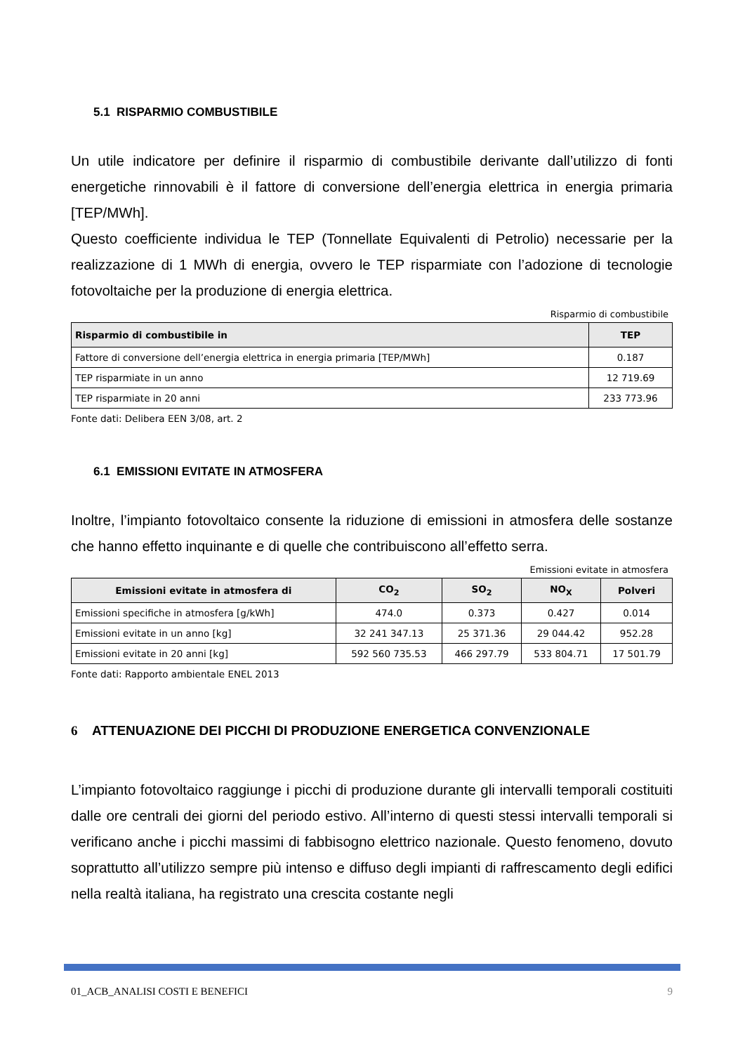5.1 RISPARMIO COMBUSTIBILE
Un utile indicatore per definire il risparmio di combustibile derivante dall’utilizzo di fonti energetiche rinnovabili è il fattore di conversione dell’energia elettrica in energia primaria [TEP/MWh].
Questo coefficiente individua le TEP (Tonnellate Equivalenti di Petrolio) necessarie per la realizzazione di 1 MWh di energia, ovvero le TEP risparmiate con l’adozione di tecnologie fotovoltaiche per la produzione di energia elettrica.
Risparmio di combustibile
| Risparmio di combustibile in | TEP |
| --- | --- |
| Fattore di conversione dell’energia elettrica in energia primaria [TEP/MWh] | 0.187 |
| TEP risparmiate in un anno | 12 719.69 |
| TEP risparmiate in 20 anni | 233 773.96 |
Fonte dati: Delibera EEN 3/08, art. 2
6.1 EMISSIONI EVITATE IN ATMOSFERA
Inoltre, l’impianto fotovoltaico consente la riduzione di emissioni in atmosfera delle sostanze che hanno effetto inquinante e di quelle che contribuiscono all’effetto serra.
Emissioni evitate in atmosfera
| Emissioni evitate in atmosfera di | CO<sub>2</sub> | SO<sub>2</sub> | NO<sub>X</sub> | Polveri |
| --- | --- | --- | --- | --- |
| Emissioni specifiche in atmosfera [g/kWh] | 474.0 | 0.373 | 0.427 | 0.014 |
| Emissioni evitate in un anno [kg] | 32 241 347.13 | 25 371.36 | 29 044.42 | 952.28 |
| Emissioni evitate in 20 anni [kg] | 592 560 735.53 | 466 297.79 | 533 804.71 | 17 501.79 |
Fonte dati: Rapporto ambientale ENEL 2013
6 ATTENUAZIONE DEI PICCHI DI PRODUZIONE ENERGETICA CONVENZIONALE
L’impianto fotovoltaico raggiunge i picchi di produzione durante gli intervalli temporali costituiti dalle ore centrali dei giorni del periodo estivo. All’interno di questi stessi intervalli temporali si verificano anche i picchi massimi di fabbisogno elettrico nazionale. Questo fenomeno, dovuto soprattutto all’utilizzo sempre più intenso e diffuso degli impianti di raffrescamento degli edifici nella realtà italiana, ha registrato una crescita costante negli
01_ACB_ANALISI COSTI E BENEFICI 9